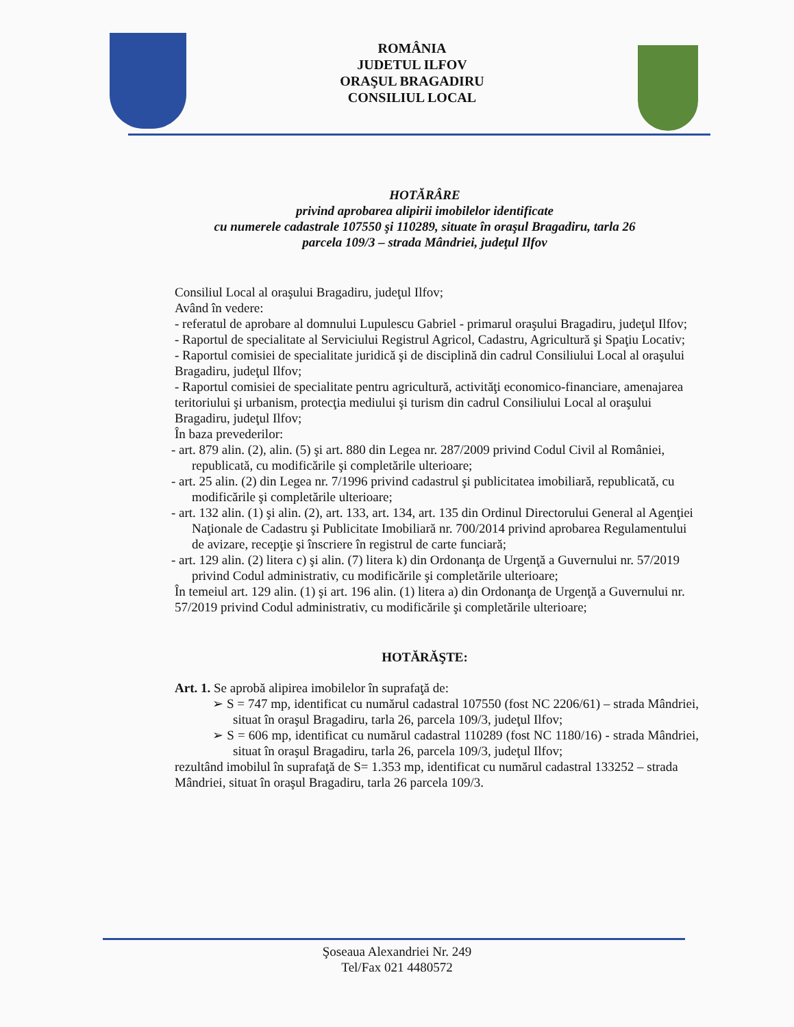ROMÂNIA
JUDETUL ILFOV
ORAŞUL BRAGADIRU
CONSILIUL LOCAL
HOTĂRÂRE
privind aprobarea alipirii imobilelor identificate
cu numerele cadastrale 107550 şi 110289, situate în oraşul Bragadiru, tarla 26
parcela 109/3 – strada Mândriei, judeţul Ilfov
Consiliul Local al oraşului Bragadiru, judeţul Ilfov;
Având în vedere:
- referatul de aprobare al domnului Lupulescu Gabriel - primarul oraşului Bragadiru, judeţul Ilfov;
- Raportul de specialitate al Serviciului Registrul Agricol, Cadastru, Agricultură şi Spaţiu Locativ;
- Raportul comisiei de specialitate juridică şi de disciplină din cadrul Consiliului Local al oraşului Bragadiru, judeţul Ilfov;
- Raportul comisiei de specialitate pentru agricultură, activităţi economico-financiare, amenajarea teritoriului şi urbanism, protecţia mediului şi turism din cadrul Consiliului Local al oraşului Bragadiru, judeţul Ilfov;
În baza prevederilor:
- art. 879 alin. (2), alin. (5) şi art. 880 din Legea nr. 287/2009 privind Codul Civil al României, republicată, cu modificările şi completările ulterioare;
- art. 25 alin. (2) din Legea nr. 7/1996 privind cadastrul şi publicitatea imobiliară, republicată, cu modificările şi completările ulterioare;
- art. 132 alin. (1) şi alin. (2), art. 133, art. 134, art. 135 din Ordinul Directorului General al Agenţiei Naţionale de Cadastru şi Publicitate Imobiliară nr. 700/2014 privind aprobarea Regulamentului de avizare, recepţie şi înscriere în registrul de carte funciară;
- art. 129 alin. (2) litera c) şi alin. (7) litera k) din Ordonanţa de Urgenţă a Guvernului nr. 57/2019 privind Codul administrativ, cu modificările şi completările ulterioare;
În temeiul art. 129 alin. (1) şi art. 196 alin. (1) litera a) din Ordonanţa de Urgenţă a Guvernului nr. 57/2019 privind Codul administrativ, cu modificările şi completările ulterioare;
HOTĂRĂŞTE:
Art. 1. Se aprobă alipirea imobilelor în suprafaţă de:
➢ S = 747 mp, identificat cu numărul cadastral 107550 (fost NC 2206/61) – strada Mândriei, situat în oraşul Bragadiru, tarla 26, parcela 109/3, judeţul Ilfov;
➢ S = 606 mp, identificat cu numărul cadastral 110289 (fost NC 1180/16) - strada Mândriei, situat în oraşul Bragadiru, tarla 26, parcela 109/3, judeţul Ilfov;
rezultând imobilul în suprafaţă de S= 1.353 mp, identificat cu numărul cadastral 133252 – strada Mândriei, situat în oraşul Bragadiru, tarla 26 parcela 109/3.
Şoseaua Alexandriei Nr. 249
Tel/Fax 021 4480572